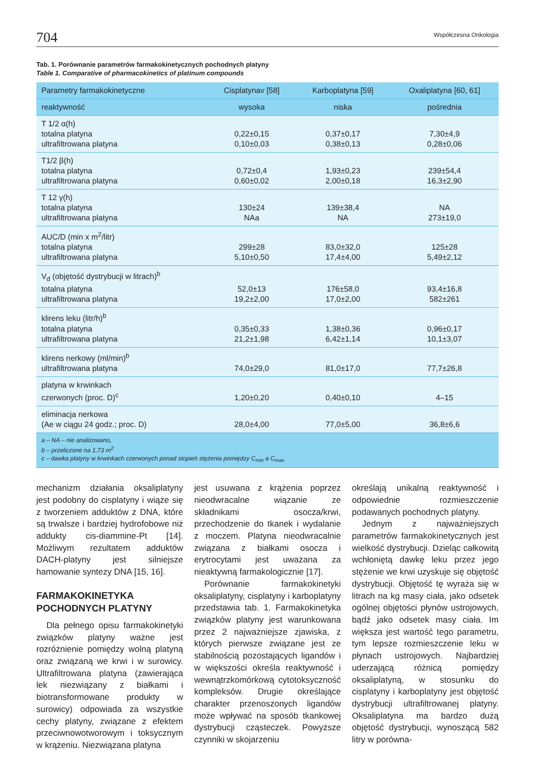704 Współczesna Onkologia
Tab. 1. Porównanie parametrów farmakokinetycznych pochodnych platyny
Table 1. Comparative of pharmacokinetics of platinum compounds
| Parametry farmakokinetyczne | Cisplatynav [58] | Karboplatyna [59] | Oxaliplatyna [60, 61] |
| --- | --- | --- | --- |
| reaktywność | wysoka | niska | pośrednia |
| T 1/2 α(h) totalna platyna ultrafiltrowana platyna | 0,22±0,15 0,10±0,03 | 0,37±0,17 0,38±0,13 | 7,30±4,9 0,28±0,06 |
| T1/2 β(h) totalna platyna ultrafiltrowana platyna | 0,72±0,4 0,60±0,02 | 1,93±0,23 2,00±0,18 | 239±54,4 16,3±2,90 |
| T 12 γ(h) totalna platyna ultrafiltrowana platyna | 130±24 NAa | 139±38,4 NA | NA 273±19,0 |
| AUC/D (min x m<sup>2</sup>/litr) totalna platyna ultrafiltrowana platyna | 299±28 5,10±0,50 | 83,0±32,0 17,4±4,00 | 125±28 5,49±2,12 |
| V<sub>d</sub> (objętość dystrybucji w litrach)<sup>b</sup> totalna platyna ultrafiltrowana platyna | 52,0±13 19,2±2,00 | 176±58,0 17,0±2,00 | 93,4±16,8 582±261 |
| klirens leku (litr/h)<sup>b</sup> totalna platyna ultrafiltrowana platyna | 0,35±0,33 21,2±1,98 | 1,38±0,36 6,42±1,14 | 0,96±0,17 10,1±3,07 |
| klirens nerkowy (ml/min)<sup>b</sup> ultrafiltrowana platyna | 74,0±29,0 | 81,0±17,0 | 77,7±26,8 |
| platyna w krwinkach czerwonych (proc. D)<sup>c</sup> | 1,20±0,20 | 0,40±0,10 | 4–15 |
| eliminacja nerkowa (Ae w ciągu 24 godz.; proc. D) | 28,0±4,00 | 77,0±5,00 | 36,8±6,6 |
| a – NA – nie analizowano, b – przeliczone na 1,73 m<sup>2</sup> c – dawka platyny w krwinkach czerwonych ponad stopień stężenia pomiędzy C<sub>min</sub> a C<sub>max</sub> | | | |
mechanizm działania oksaliplatyny jest podobny do cisplatyny i wiąże się z tworzeniem adduktów z DNA, które są trwalsze i bardziej hydrofobowe niż addukty cis-diammine-Pt [14]. Możliwym rezultatem adduktów DACH-platyny jest silniejsze hamowanie syntezy DNA [15, 16].
FARMAKOKINETYKA POCHODNYCH PLATYNY
Dla pełnego opisu farmakokinetyki związków platyny ważne jest rozróżnienie pomiędzy wolną platyną oraz związaną we krwi i w surowicy. Ultrafiltrowana platyna (zawierająca lek niezwiązany z białkami i biotransformowane produkty w surowicy) odpowiada za wszystkie cechy platyny, związane z efektem przeciwnowotworowym i toksycznym w krążeniu. Niezwiązana platyna
jest usuwana z krążenia poprzez nieodwracalne wiązanie ze składnikami osocza/krwi, przechodzenie do tkanek i wydalanie z moczem. Platyna nieodwracalnie związana z białkami osocza i erytrocytami jest uważana za nieaktywną farmakologicznie [17].
Porównanie farmakokinetyki oksaliplatyny, cisplatyny i karboplatyny przedstawia tab. 1. Farmakokinetyka związków platyny jest warunkowana przez 2 najważniejsze zjawiska, z których pierwsze związane jest ze stabilnością pozostających ligandów i w większości określa reaktywność i wewnątrzkomórkową cytotoksyczność kompleksów. Drugie określające charakter przenoszonych ligandów może wpływać na sposób tkankowej dystrybucji cząsteczek. Powyższe czynniki w skojarzeniu
określają unikalną reaktywność i odpowiednie rozmieszczenie podawanych pochodnych platyny.
Jednym z najważniejszych parametrów farmakokinetycznych jest wielkość dystrybucji. Dzieląc całkowitą wchłoniętą dawkę leku przez jego stężenie we krwi uzyskuje się objętość dystrybucji. Objętość tę wyraża się w litrach na kg masy ciała, jako odsetek ogólnej objętości płynów ustrojowych, bądź jako odsetek masy ciała. Im większa jest wartość tego parametru, tym lepsze rozmieszczenie leku w płynach ustrojowych. Najbardziej uderzającą różnicą pomiędzy oksaliplatyną, w stosunku do cisplatyny i karboplatyny jest objętość dystrybucji ultrafiltrowanej platyny. Oksaliplatyna ma bardzo dużą objętość dystrybucji, wynoszącą 582 litry w porówna-